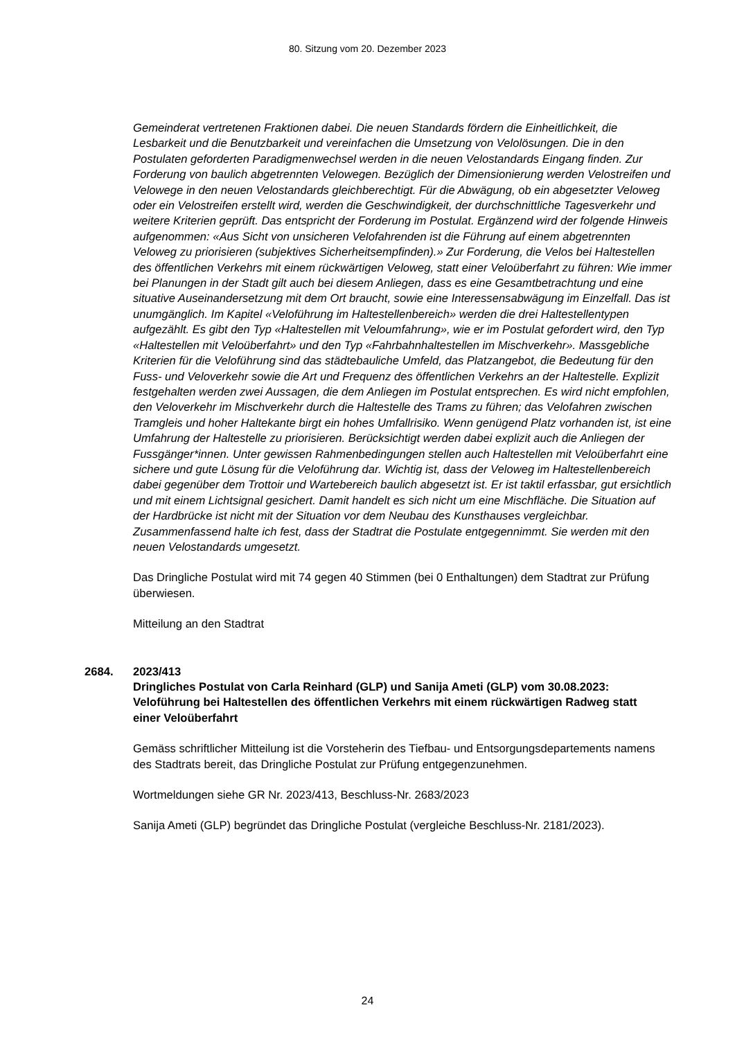80. Sitzung vom 20. Dezember 2023
Gemeinderat vertretenen Fraktionen dabei. Die neuen Standards fördern die Einheitlichkeit, die Lesbarkeit und die Benutzbarkeit und vereinfachen die Umsetzung von Velolösungen. Die in den Postulaten geforderten Paradigmenwechsel werden in die neuen Velostandards Eingang finden. Zur Forderung von baulich abgetrennten Velowegen. Bezüglich der Dimensionierung werden Velostreifen und Velowege in den neuen Velostandards gleichberechtigt. Für die Abwägung, ob ein abgesetzter Veloweg oder ein Velostreifen erstellt wird, werden die Geschwindigkeit, der durchschnittliche Tagesverkehr und weitere Kriterien geprüft. Das entspricht der Forderung im Postulat. Ergänzend wird der folgende Hinweis aufgenommen: «Aus Sicht von unsicheren Velofahrenden ist die Führung auf einem abgetrennten Veloweg zu priorisieren (subjektives Sicherheitsempfinden).» Zur Forderung, die Velos bei Haltestellen des öffentlichen Verkehrs mit einem rückwärtigen Veloweg, statt einer Veloüberfahrt zu führen: Wie immer bei Planungen in der Stadt gilt auch bei diesem Anliegen, dass es eine Gesamtbetrachtung und eine situative Auseinandersetzung mit dem Ort braucht, sowie eine Interessensabwägung im Einzelfall. Das ist unumgänglich. Im Kapitel «Veloführung im Haltestellenbereich» werden die drei Haltestellentypen aufgezählt. Es gibt den Typ «Haltestellen mit Veloumfahrung», wie er im Postulat gefordert wird, den Typ «Haltestellen mit Veloüberfahrt» und den Typ «Fahrbahnhaltestellen im Mischverkehr». Massgebliche Kriterien für die Veloführung sind das städtebauliche Umfeld, das Platzangebot, die Bedeutung für den Fuss- und Veloverkehr sowie die Art und Frequenz des öffentlichen Verkehrs an der Haltestelle. Explizit festgehalten werden zwei Aussagen, die dem Anliegen im Postulat entsprechen. Es wird nicht empfohlen, den Veloverkehr im Mischverkehr durch die Haltestelle des Trams zu führen; das Velofahren zwischen Tramgleis und hoher Haltekante birgt ein hohes Umfallrisiko. Wenn genügend Platz vorhanden ist, ist eine Umfahrung der Haltestelle zu priorisieren. Berücksichtigt werden dabei explizit auch die Anliegen der Fussgänger*innen. Unter gewissen Rahmenbedingungen stellen auch Haltestellen mit Veloüberfahrt eine sichere und gute Lösung für die Veloführung dar. Wichtig ist, dass der Veloweg im Haltestellenbereich dabei gegenüber dem Trottoir und Wartebereich baulich abgesetzt ist. Er ist taktil erfassbar, gut ersichtlich und mit einem Lichtsignal gesichert. Damit handelt es sich nicht um eine Mischfläche. Die Situation auf der Hardbrücke ist nicht mit der Situation vor dem Neubau des Kunsthauses vergleichbar. Zusammenfassend halte ich fest, dass der Stadtrat die Postulate entgegennimmt. Sie werden mit den neuen Velostandards umgesetzt.
Das Dringliche Postulat wird mit 74 gegen 40 Stimmen (bei 0 Enthaltungen) dem Stadtrat zur Prüfung überwiesen.
Mitteilung an den Stadtrat
2684. 2023/413
Dringliches Postulat von Carla Reinhard (GLP) und Sanija Ameti (GLP) vom 30.08.2023:
Veloführung bei Haltestellen des öffentlichen Verkehrs mit einem rückwärtigen Radweg statt einer Veloüberfahrt
Gemäss schriftlicher Mitteilung ist die Vorsteherin des Tiefbau- und Entsorgungsdepartements namens des Stadtrats bereit, das Dringliche Postulat zur Prüfung entgegenzunehmen.
Wortmeldungen siehe GR Nr. 2023/413, Beschluss-Nr. 2683/2023
Sanija Ameti (GLP) begründet das Dringliche Postulat (vergleiche Beschluss-Nr. 2181/2023).
24